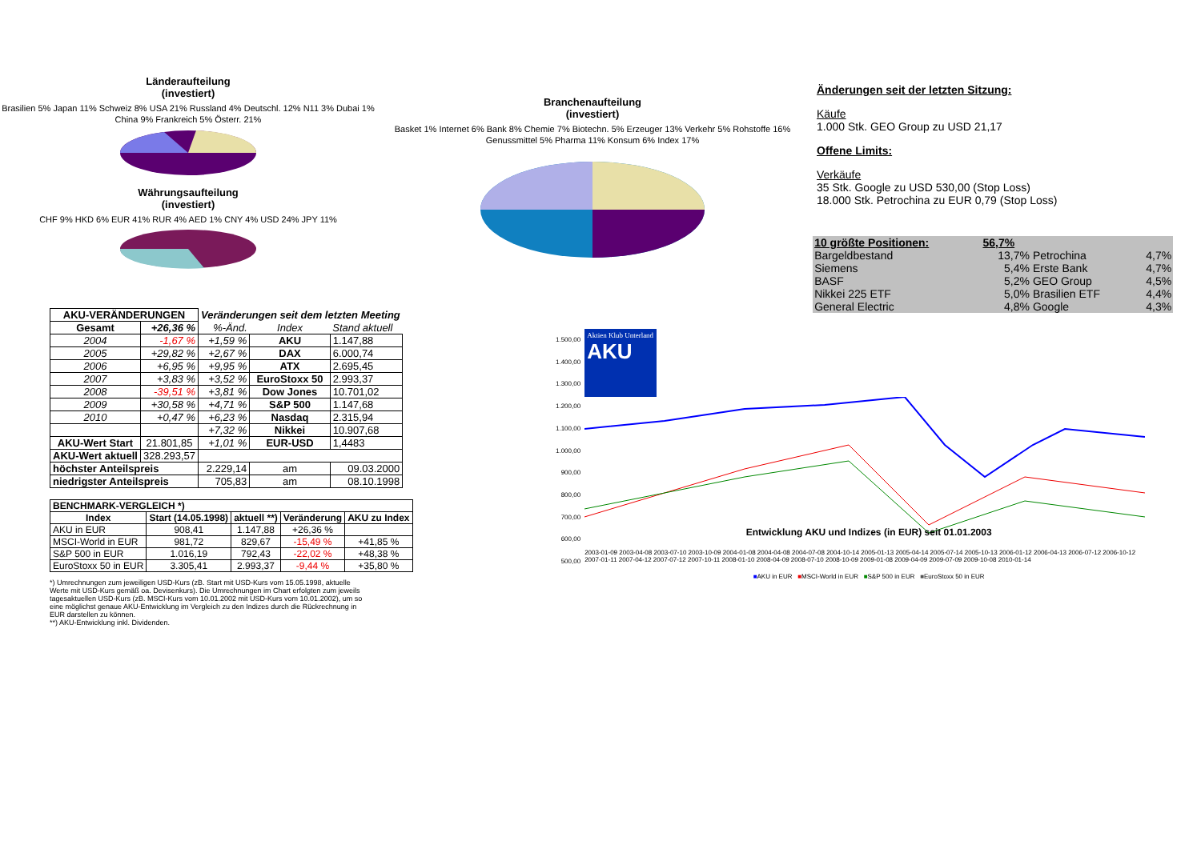Länderaufteilung
(investiert)
Brasilien 5% Japan 11% Schweiz 8% USA 21% Russland 4% Deutschl. 12% N11 3% Dubai 1% China 9% Frankreich 5% Österr. 21%
Währungsaufteilung
(investiert)
CHF 9% HKD 6% EUR 41% RUR 4% AED 1% CNY 4% USD 24% JPY 11%
Branchenaufteilung
(investiert)
Basket 1% Internet 6% Bank 8% Chemie 7% Biotechn. 5% Erzeuger 13% Verkehr 5% Rohstoffe 16% Genussmittel 5% Pharma 11% Konsum 6% Index 17%
Änderungen seit der letzten Sitzung:
Käufe
1.000 Stk. GEO Group zu USD 21,17
Offene Limits:
Verkäufe
35 Stk. Google zu USD 530,00 (Stop Loss)
18.000 Stk. Petrochina zu EUR 0,79 (Stop Loss)
| AKU-VERÄNDERUNGEN | | Veränderungen seit dem letzten Meeting | | |
| --- | --- | --- | --- | --- |
| Gesamt | +26,36 % | %-Änd. | Index | Stand aktuell |
| 2004 | -1,67 % | +1,59 % | AKU | 1.147,88 |
| 2005 | +29,82 % | +2,67 % | DAX | 6.000,74 |
| 2006 | +6,95 % | +9,95 % | ATX | 2.695,45 |
| 2007 | +3,83 % | +3,52 % | EuroStoxx 50 | 2.993,37 |
| 2008 | -39,51 % | +3,81 % | Dow Jones | 10.701,02 |
| 2009 | +30,58 % | +4,71 % | S&P 500 | 1.147,68 |
| 2010 | +0,47 % | +6,23 % | Nasdaq | 2.315,94 |
| | | +7,32 % | Nikkei | 10.907,68 |
| AKU-Wert Start | 21.801,85 | +1,01 % | EUR-USD | 1,4483 |
| AKU-Wert aktuell | 328.293,57 | | | |
| höchster Anteilspreis | | 2.229,14 | am | 09.03.2000 |
| niedrigster Anteilspreis | | 705,83 | am | 08.10.1998 |
| BENCHMARK-VERGLEICH *) | | | | |
| --- | --- | --- | --- | --- |
| Index | Start (14.05.1998) | aktuell **) | Veränderung | AKU zu Index |
| AKU in EUR | 908,41 | 1.147,88 | +26,36 % | |
| MSCI-World in EUR | 981,72 | 829,67 | -15,49 % | +41,85 % |
| S&P 500 in EUR | 1.016,19 | 792,43 | -22,02 % | +48,38 % |
| EuroStoxx 50 in EUR | 3.305,41 | 2.993,37 | -9,44 % | +35,80 % |
*) Umrechnungen zum jeweiligen USD-Kurs (zB. Start mit USD-Kurs vom 15.05.1998, aktuelle Werte mit USD-Kurs gemäß oa. Devisenkurs). Die Umrechnungen im Chart erfolgten zum jeweils tagesaktuellen USD-Kurs (zB. MSCI-Kurs vom 10.01.2002 mit USD-Kurs vom 10.01.2002), um so eine möglichst genaue AKU-Entwicklung im Vergleich zu den Indizes durch die Rückrechnung in EUR darstellen zu können.
**) AKU-Entwicklung inkl. Dividenden.
| 10 größte Positionen: | 56,7% | | |
| Bargeldbestand | 13,7% | Petrochina | 4,7% |
| Siemens | 5,4% | Erste Bank | 4,7% |
| BASF | 5,2% | GEO Group | 4,5% |
| Nikkei 225 ETF | 5,0% | Brasilien ETF | 4,4% |
| General Electric | 4,8% | Google | 4,3% |
1.500,00
1.400,00
1.300,00
1.200,00
1.100,00
1.000,00
900,00
800,00
700,00
600,00
500,00
Aktien Klub Unterland
AKU
Entwicklung AKU und Indizes (in EUR) seit 01.01.2003
2003-01-09 2003-04-08 2003-07-10 2003-10-09 2004-01-08 2004-04-08 2004-07-08 2004-10-14 2005-01-13 2005-04-14 2005-07-14 2005-10-13 2006-01-12 2006-04-13 2006-07-12 2006-10-12 2007-01-11 2007-04-12 2007-07-12 2007-10-11 2008-01-10 2008-04-09 2008-07-10 2008-10-09 2009-01-08 2009-04-09 2009-07-09 2009-10-08 2010-01-14
■AKU in EUR ■MSCI-World in EUR ■S&P 500 in EUR ■EuroStoxx 50 in EUR